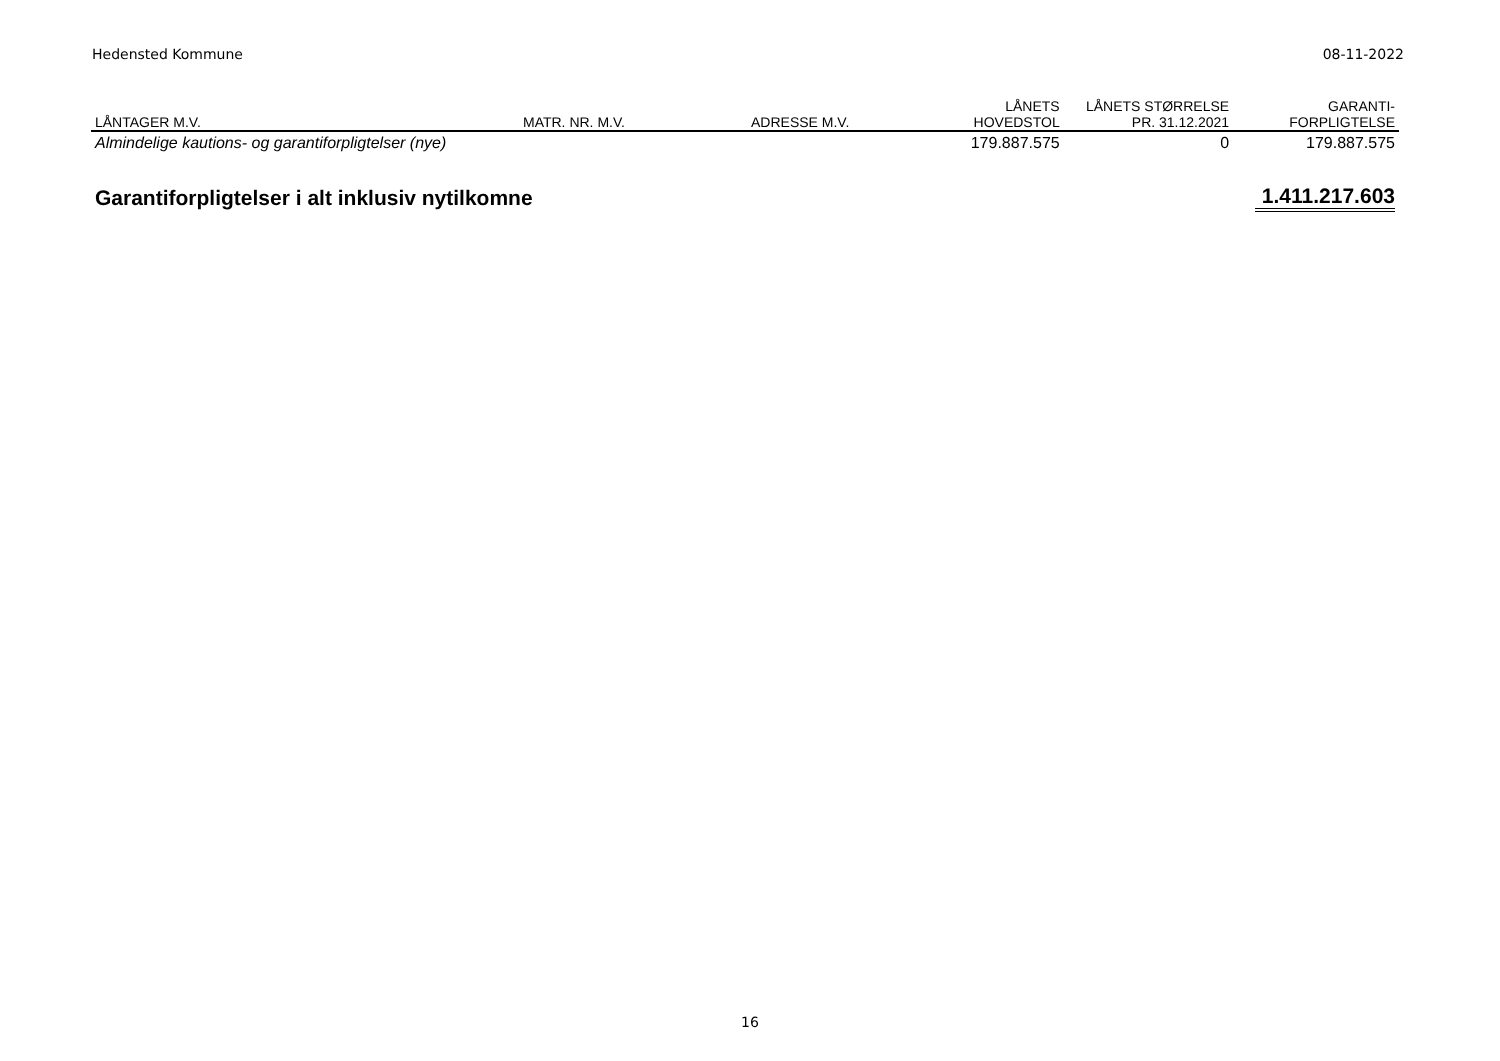Hedensted Kommune 08-11-2022
| LÅNTAGER M.V. | MATR. NR. M.V. | ADRESSE M.V. | LÅNETS HOVEDSTOL | LÅNETS STØRRELSE PR. 31.12.2021 | GARANTI- FORPLIGTELSE |
| --- | --- | --- | --- | --- | --- |
| Almindelige kautions- og garantiforpligtelser (nye) | | | 179.887.575 | 0 | 179.887.575 |
| Garantiforpligtelser i alt inklusiv nytilkomne | | | | | 1.411.217.603 |
16